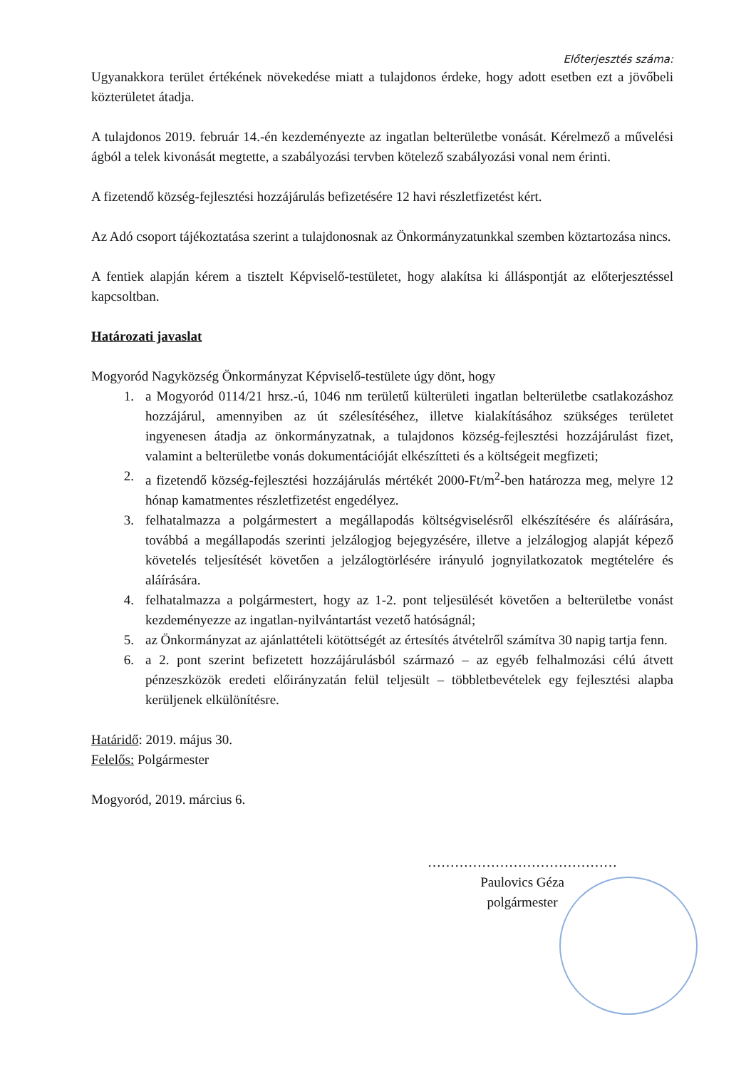Előterjesztés száma:
Ugyanakkora terület értékének növekedése miatt a tulajdonos érdeke, hogy adott esetben ezt a jövőbeli közterületet átadja.
A tulajdonos 2019. február 14.-én kezdeményezte az ingatlan belterületbe vonását. Kérelmező a művelési ágból a telek kivonását megtette, a szabályozási tervben kötelező szabályozási vonal nem érinti.
A fizetendő község-fejlesztési hozzájárulás befizetésére 12 havi részletfizetést kért.
Az Adó csoport tájékoztatása szerint a tulajdonosnak az Önkormányzatunkkal szemben köztartozása nincs.
A fentiek alapján kérem a tisztelt Képviselő-testületet, hogy alakítsa ki álláspontját az előterjesztéssel kapcsoltban.
Határozati javaslat
Mogyoród Nagyközség Önkormányzat Képviselő-testülete úgy dönt, hogy
1. a Mogyoród 0114/21 hrsz.-ú, 1046 nm területű külterületi ingatlan belterületbe csatlakozáshoz hozzájárul, amennyiben az út szélesítéséhez, illetve kialakításához szükséges területet ingyenesen átadja az önkormányzatnak, a tulajdonos község-fejlesztési hozzájárulást fizet, valamint a belterületbe vonás dokumentációját elkészítteti és a költségeit megfizeti;
2. a fizetendő község-fejlesztési hozzájárulás mértékét 2000-Ft/m<sup>2</sup>-ben határozza meg, melyre 12 hónap kamatmentes részletfizetést engedélyez.
3. felhatalmazza a polgármestert a megállapodás költségviselésről elkészítésére és aláírására, továbbá a megállapodás szerinti jelzálogjog bejegyzésére, illetve a jelzálogjog alapját képező követelés teljesítését követően a jelzálogtörlésére irányuló jognyilatkozatok megtételére és aláírására.
4. felhatalmazza a polgármestert, hogy az 1-2. pont teljesülését követően a belterületbe vonást kezdeményezze az ingatlan-nyilvántartást vezető hatóságnál;
5. az Önkormányzat az ajánlattételi kötöttségét az értesítés átvételről számítva 30 napig tartja fenn.
6. a 2. pont szerint befizetett hozzájárulásból származó – az egyéb felhalmozási célú átvett pénzeszközök eredeti előirányzatán felül teljesült – többletbevételek egy fejlesztési alapba kerüljenek elkülönítésre.
Határidő: 2019. május 30.
Felelős: Polgármester
Mogyoród, 2019. március 6.
……………………………………
Paulovics Géza
polgármester